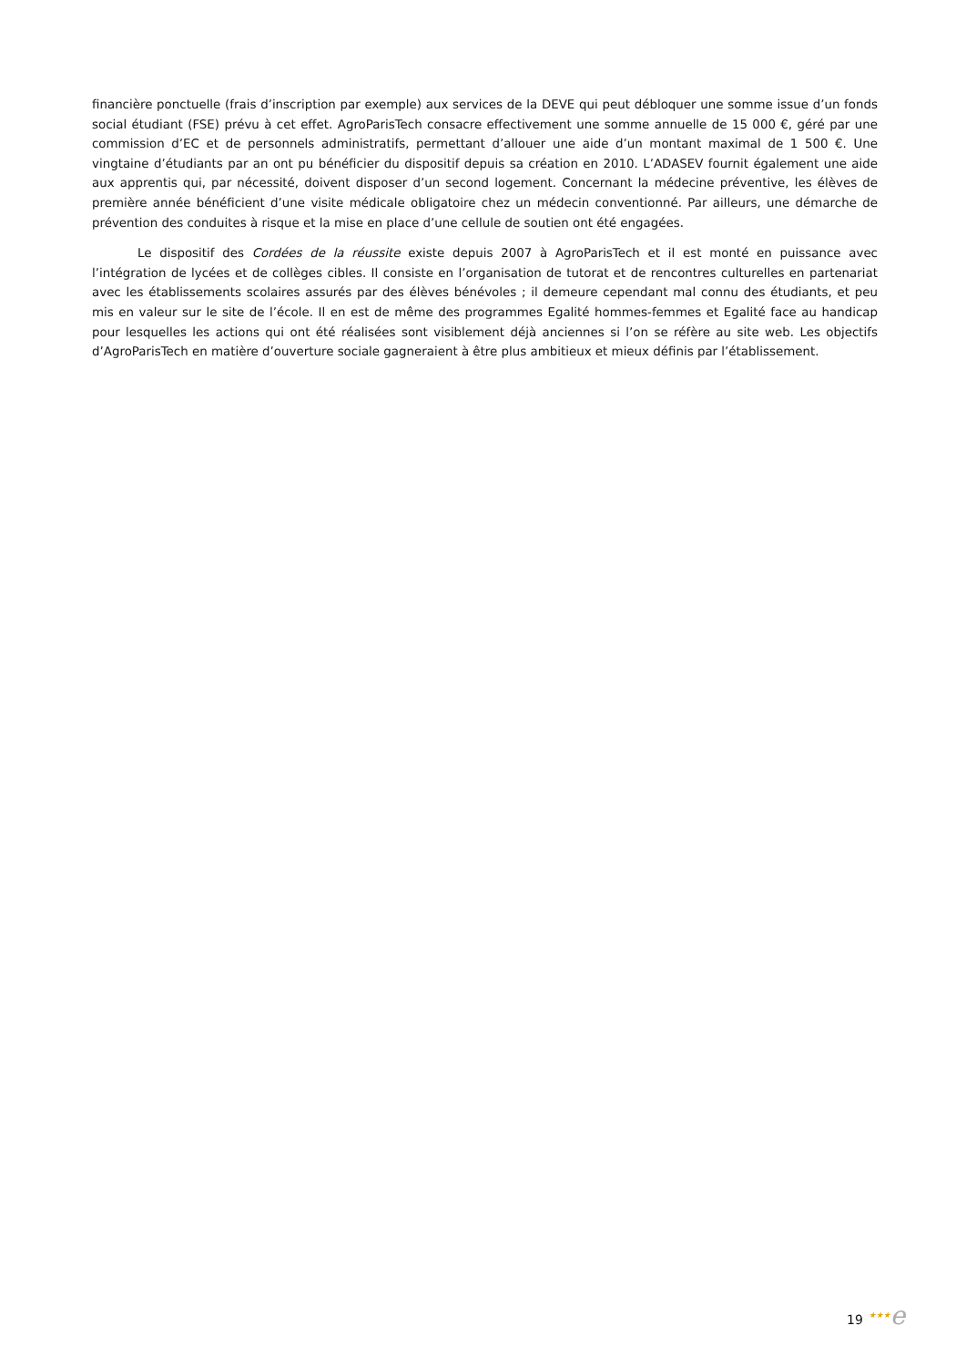financière ponctuelle (frais d’inscription par exemple) aux services de la DEVE qui peut débloquer une somme issue d’un fonds social étudiant (FSE) prévu à cet effet. AgroParisTech consacre effectivement une somme annuelle de 15 000 €, géré par une commission d’EC et de personnels administratifs, permettant d’allouer une aide d’un montant maximal de 1 500 €. Une vingtaine d’étudiants par an ont pu bénéficier du dispositif depuis sa création en 2010. L’ADASEV fournit également une aide aux apprentis qui, par nécessité, doivent disposer d’un second logement. Concernant la médecine préventive, les élèves de première année bénéficient d’une visite médicale obligatoire chez un médecin conventionné. Par ailleurs, une démarche de prévention des conduites à risque et la mise en place d’une cellule de soutien ont été engagées.
Le dispositif des Cordées de la réussite existe depuis 2007 à AgroParisTech et il est monté en puissance avec l’intégration de lycées et de collèges cibles. Il consiste en l’organisation de tutorat et de rencontres culturelles en partenariat avec les établissements scolaires assurés par des élèves bénévoles ; il demeure cependant mal connu des étudiants, et peu mis en valeur sur le site de l’école. Il en est de même des programmes Egalité hommes-femmes et Egalité face au handicap pour lesquelles les actions qui ont été réalisées sont visiblement déjà anciennes si l’on se réfère au site web. Les objectifs d’AgroParisTech en matière d’ouverture sociale gagneraient à être plus ambitieux et mieux définis par l’établissement.
19 ★★★e